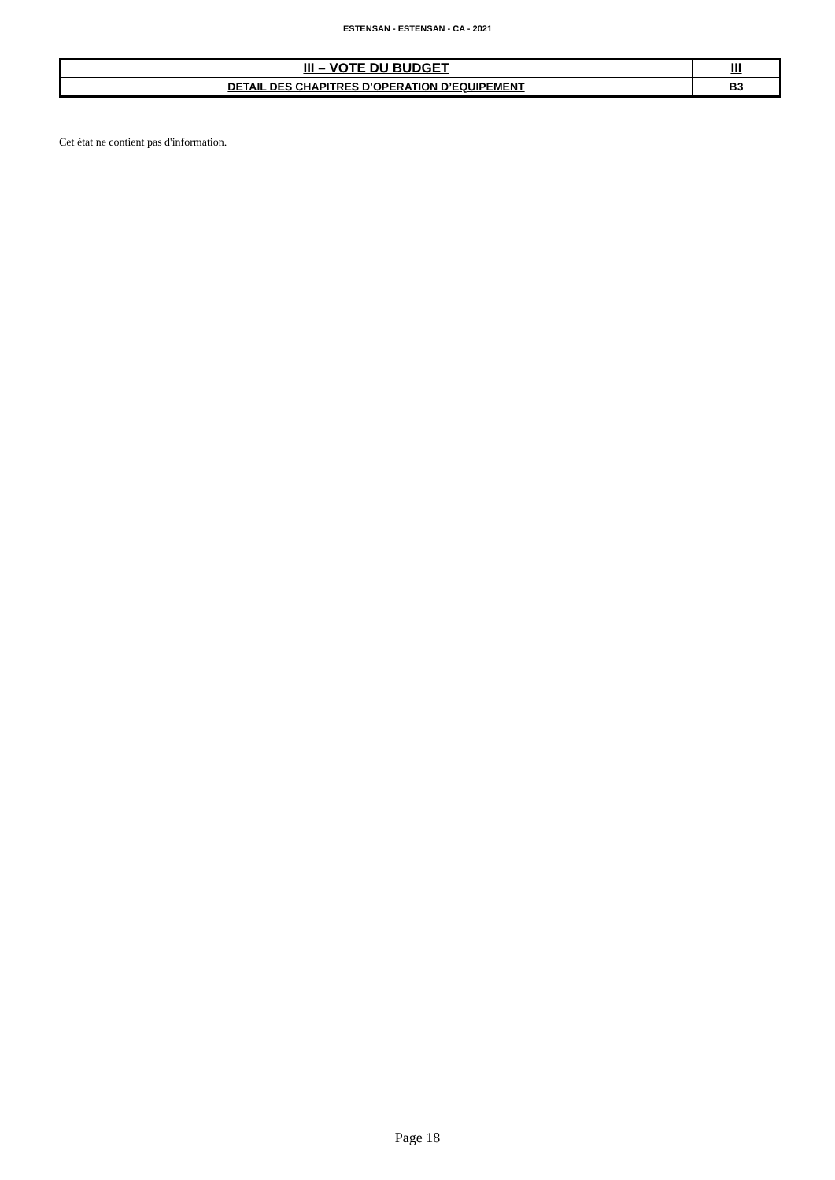ESTENSAN - ESTENSAN - CA - 2021
| III – VOTE DU BUDGET | III |
| DETAIL DES CHAPITRES D’OPERATION D’EQUIPEMENT | B3 |
Cet état ne contient pas d'information.
Page 18